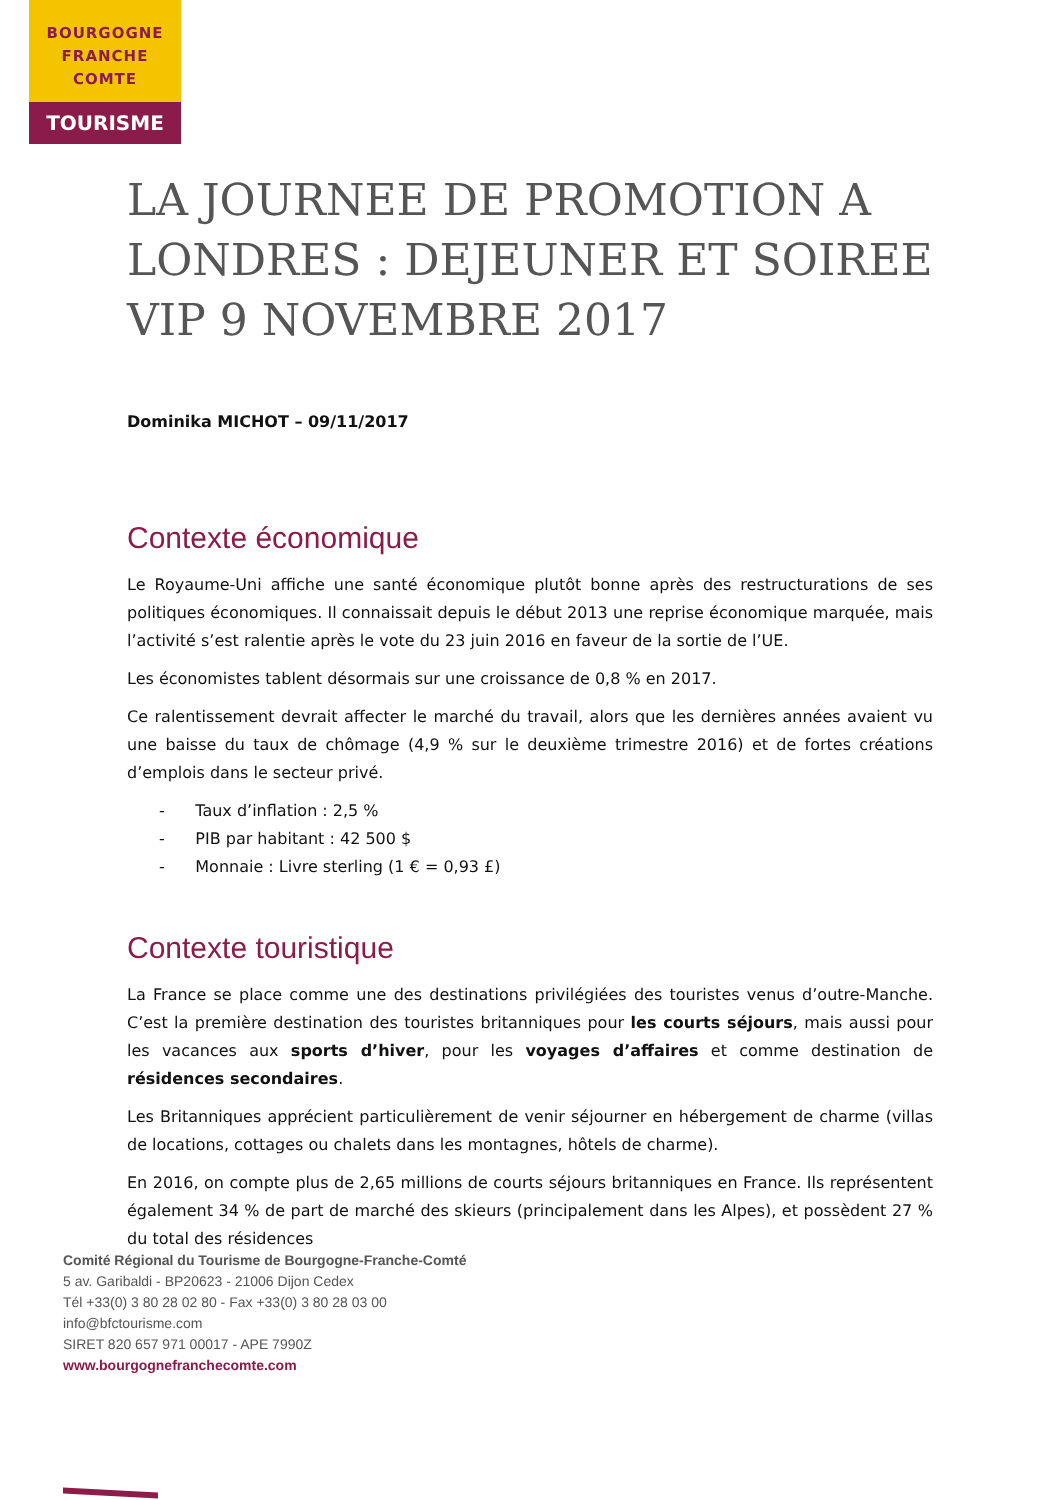BOURGOGNE
FRANCHE
COMTE
TOURISME
LA JOURNEE DE PROMOTION A LONDRES : DEJEUNER ET SOIREE VIP 9 NOVEMBRE 2017
Dominika MICHOT – 09/11/2017
Contexte économique
Le Royaume-Uni affiche une santé économique plutôt bonne après des restructurations de ses politiques économiques. Il connaissait depuis le début 2013 une reprise économique marquée, mais l’activité s’est ralentie après le vote du 23 juin 2016 en faveur de la sortie de l’UE.
Les économistes tablent désormais sur une croissance de 0,8 % en 2017.
Ce ralentissement devrait affecter le marché du travail, alors que les dernières années avaient vu une baisse du taux de chômage (4,9 % sur le deuxième trimestre 2016) et de fortes créations d’emplois dans le secteur privé.
- Taux d’inflation : 2,5 %
- PIB par habitant : 42 500 $
- Monnaie : Livre sterling (1 € = 0,93 £)
Contexte touristique
La France se place comme une des destinations privilégiées des touristes venus d’outre-Manche. C’est la première destination des touristes britanniques pour les courts séjours, mais aussi pour les vacances aux sports d’hiver, pour les voyages d’affaires et comme destination de résidences secondaires.
Les Britanniques apprécient particulièrement de venir séjourner en hébergement de charme (villas de locations, cottages ou chalets dans les montagnes, hôtels de charme).
En 2016, on compte plus de 2,65 millions de courts séjours britanniques en France. Ils représentent également 34 % de part de marché des skieurs (principalement dans les Alpes), et possèdent 27 % du total des résidences
Comité Régional du Tourisme de Bourgogne-Franche-Comté
5 av. Garibaldi - BP20623 - 21006 Dijon Cedex
Tél +33(0) 3 80 28 02 80 - Fax +33(0) 3 80 28 03 00
info@bfctourisme.com
SIRET 820 657 971 00017 - APE 7990Z
www.bourgognefranchecomte.com